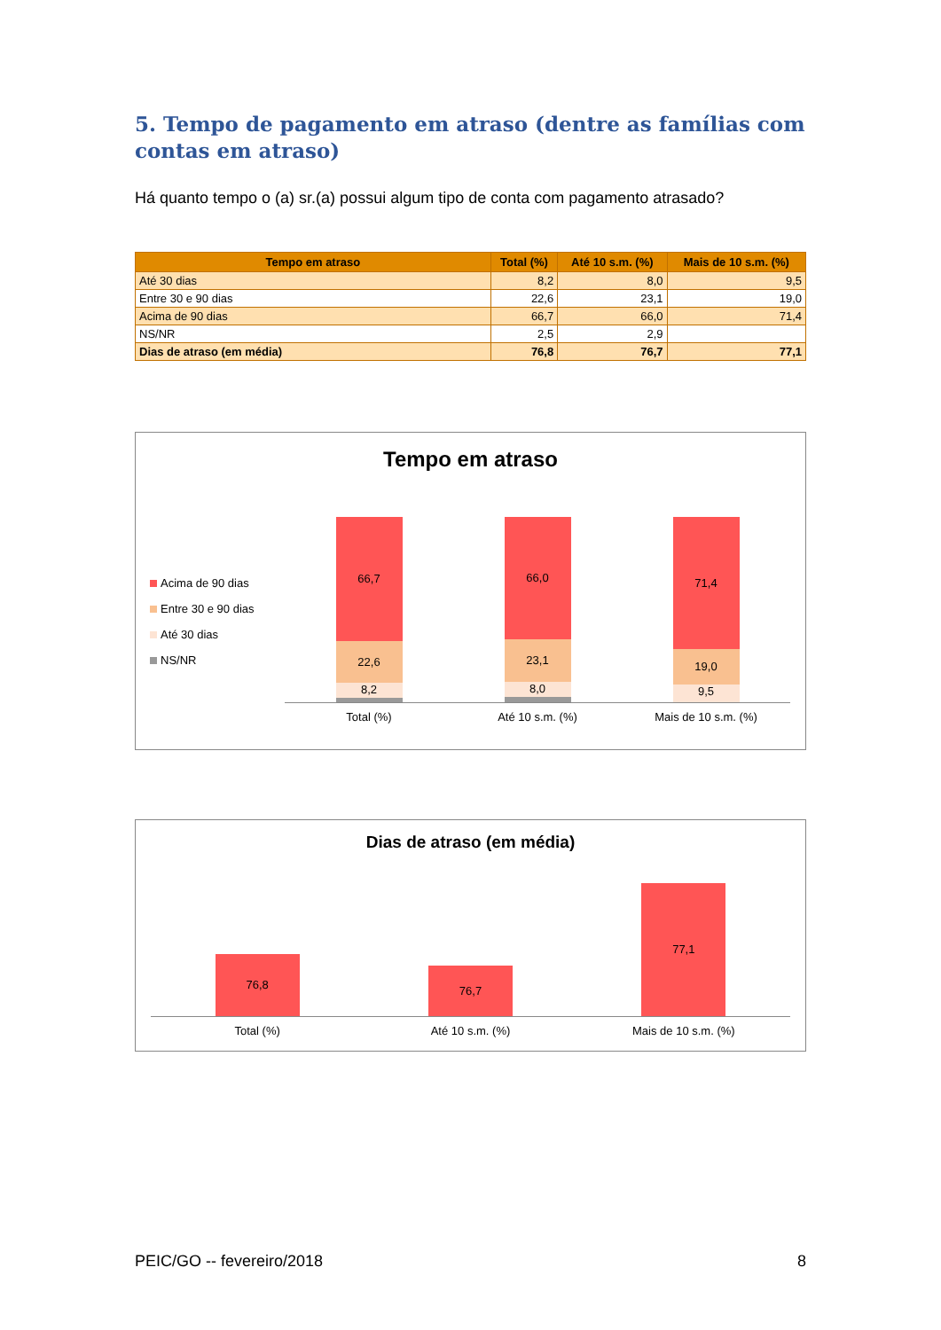5. Tempo de pagamento em atraso (dentre as famílias com contas em atraso)
Há quanto tempo o (a) sr.(a) possui algum tipo de conta com pagamento atrasado?
| Tempo em atraso | Total (%) | Até 10 s.m. (%) | Mais de 10 s.m. (%) |
| --- | --- | --- | --- |
| Até 30 dias | 8,2 | 8,0 | 9,5 |
| Entre 30 e 90 dias | 22,6 | 23,1 | 19,0 |
| Acima de 90 dias | 66,7 | 66,0 | 71,4 |
| NS/NR | 2,5 | 2,9 | |
| Dias de atraso (em média) | 76,8 | 76,7 | 77,1 |
Tempo em atraso
Acima de 90 dias
Entre 30 e 90 dias
Até 30 dias
NS/NR
66,7
22,6
8,2
66,0
23,1
8,0
71,4
19,0
9,5
Total (%) Até 10 s.m. (%) Mais de 10 s.m. (%)
Dias de atraso (em média)
76,8
76,7
77,1
Total (%) Até 10 s.m. (%) Mais de 10 s.m. (%)
PEIC/GO -- fevereiro/2018 8